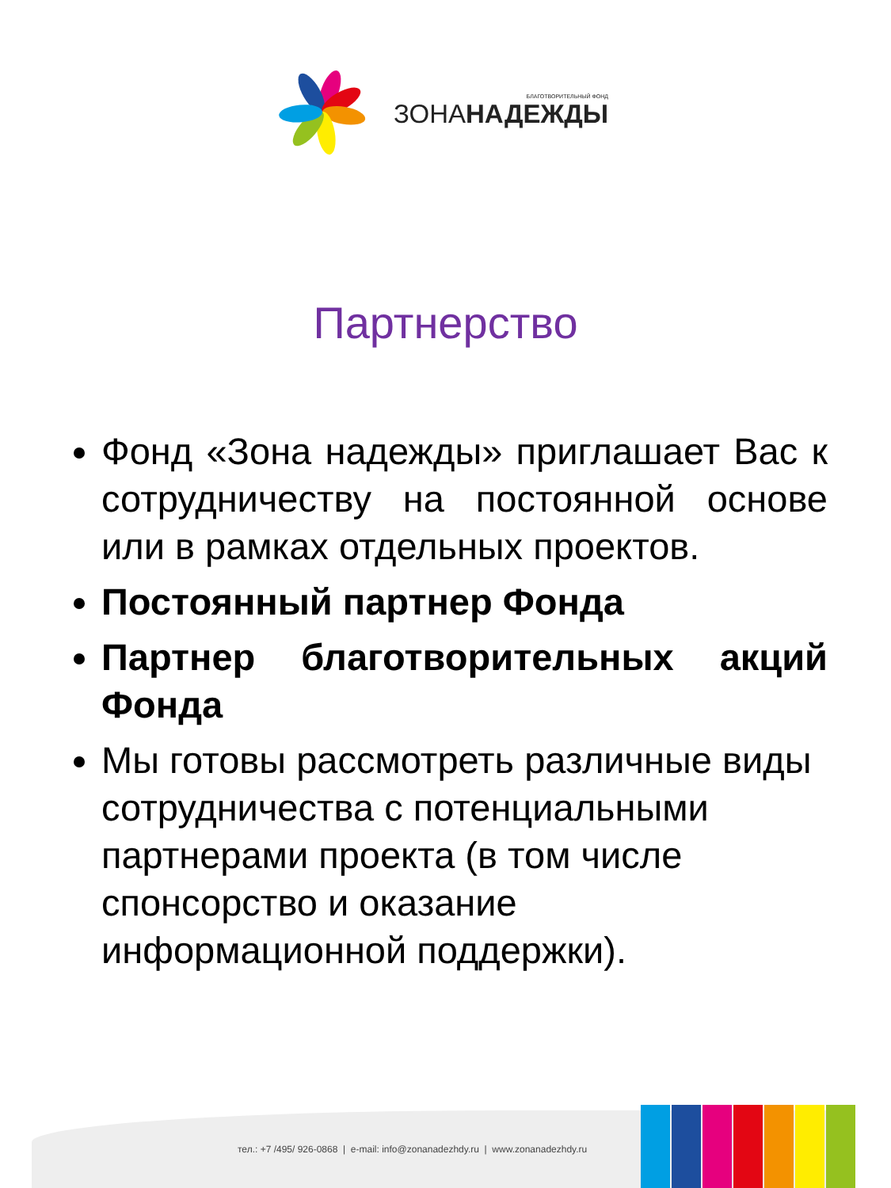БЛАГОТВОРИТЕЛЬНЫЙ ФОНД
ЗОНАНАДЕЖДЫ
Партнерство
Фонд «Зона надежды» приглашает Вас к сотрудничеству на постоянной основе или в рамках отдельных проектов.
Постоянный партнер Фонда
Партнер благотворительных акций Фонда
Мы готовы рассмотреть различные виды сотрудничества с потенциальными партнерами проекта (в том числе спонсорство и оказание информационной поддержки).
тел.: +7 /495/ 926-0868 | e-mail: info@zonanadezhdy.ru | www.zonanadezhdy.ru